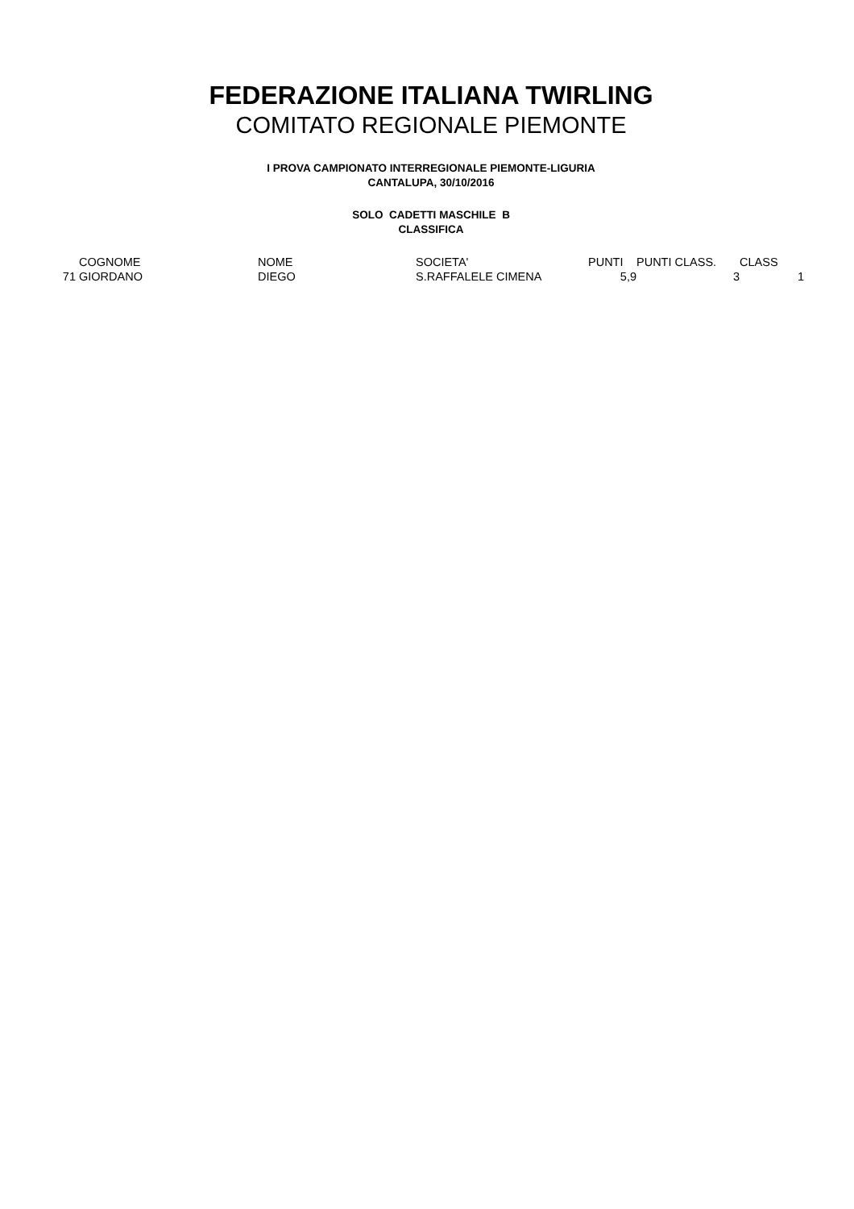FEDERAZIONE ITALIANA TWIRLING
COMITATO REGIONALE PIEMONTE
I PROVA CAMPIONATO INTERREGIONALE PIEMONTE-LIGURIA
CANTALUPA, 30/10/2016
SOLO CADETTI MASCHILE B
CLASSIFICA
| | COGNOME | NOME | SOCIETA' | PUNTI | PUNTI CLASS. | CLASS |
| --- | --- | --- | --- | --- | --- | --- |
| 71 | GIORDANO | DIEGO | S.RAFFALELE CIMENA | 5,9 | 3 | 1 |